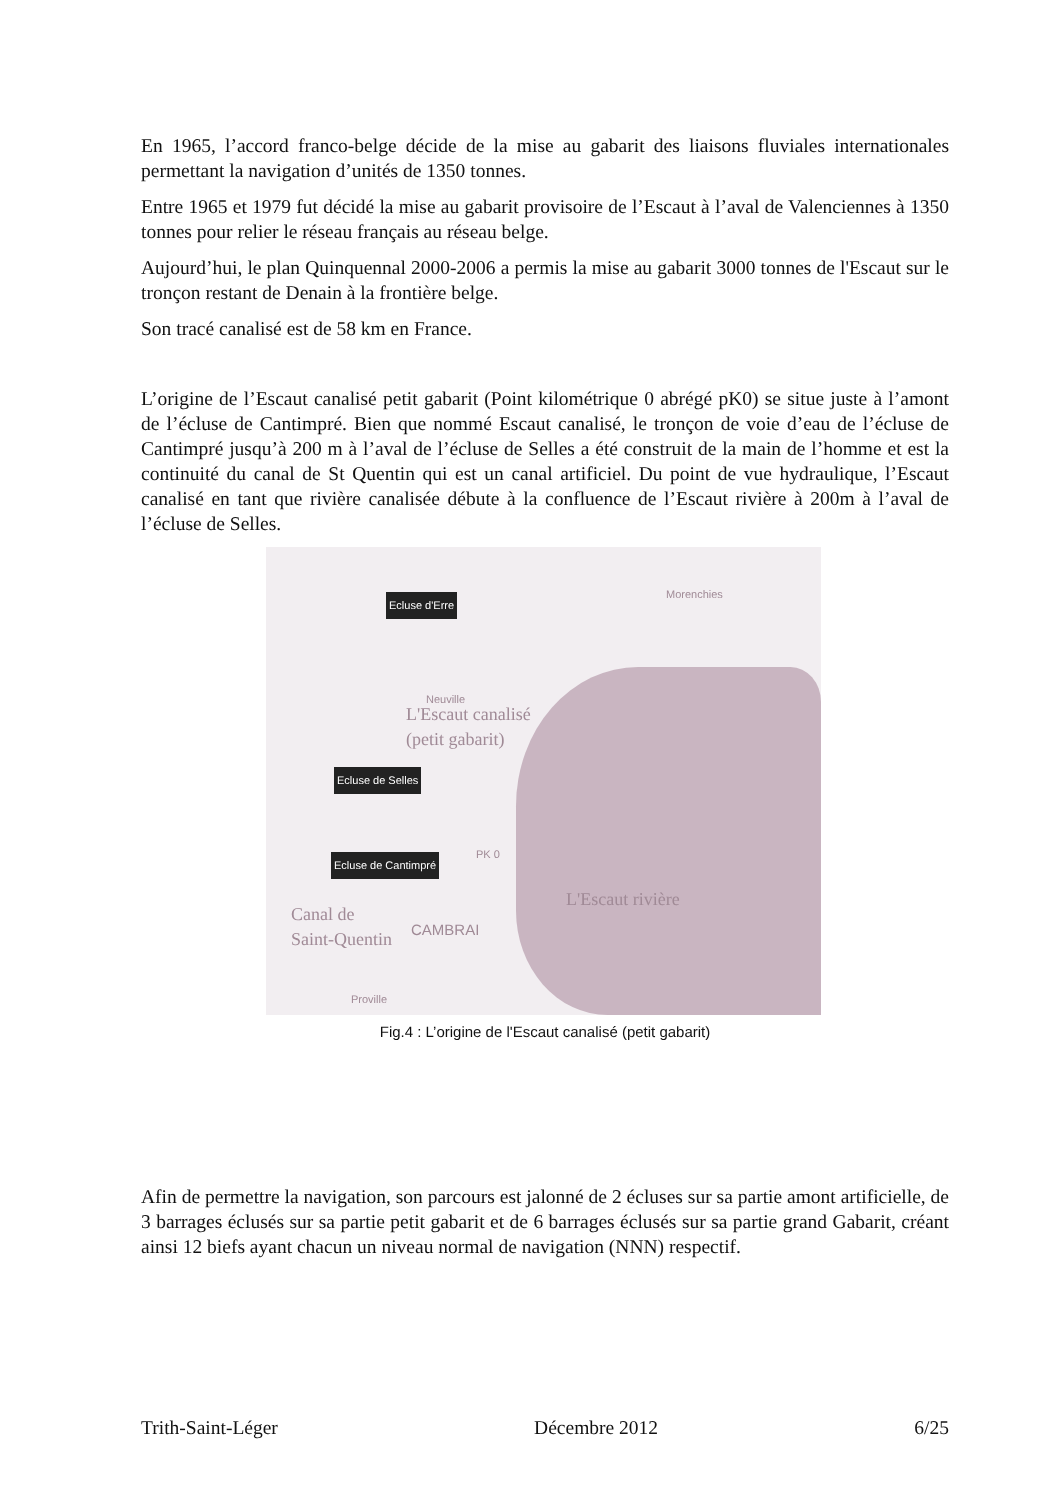En 1965, l’accord franco-belge décide de la mise au gabarit des liaisons fluviales internationales permettant la navigation d’unités de 1350 tonnes.
Entre 1965 et 1979 fut décidé la mise au gabarit provisoire de l’Escaut à l’aval de Valenciennes à 1350 tonnes pour relier le réseau français au réseau belge.
Aujourd’hui, le plan Quinquennal 2000-2006 a permis la mise au gabarit 3000 tonnes de l'Escaut sur le tronçon restant de Denain à la frontière belge.
Son tracé canalisé est de 58 km en France.
L’origine de l’Escaut canalisé petit gabarit (Point kilométrique 0 abrégé pK0) se situe juste à l’amont de l’écluse de Cantimpré. Bien que nommé Escaut canalisé, le tronçon de voie d’eau de l’écluse de Cantimpré jusqu’à 200 m à l’aval de l’écluse de Selles a été construit de la main de l’homme et est la continuité du canal de St Quentin qui est un canal artificiel. Du point de vue hydraulique, l’Escaut canalisé en tant que rivière canalisée débute à la confluence de l’Escaut rivière à 200m à l’aval de l’écluse de Selles.
Ecluse d'Erre
Morenchies
Neuville
L'Escaut canalisé
(petit gabarit)
Ecluse de Selles
PK 0
Ecluse de Cantimpré
L'Escaut rivière
Canal de
Saint-Quentin CAMBRAI
Proville
Fig.4 : L’origine de l'Escaut canalisé (petit gabarit)
Afin de permettre la navigation, son parcours est jalonné de 2 écluses sur sa partie amont artificielle, de 3 barrages éclusés sur sa partie petit gabarit et de 6 barrages éclusés sur sa partie grand Gabarit, créant ainsi 12 biefs ayant chacun un niveau normal de navigation (NNN) respectif.
Trith-Saint-Léger Décembre 2012 6/25